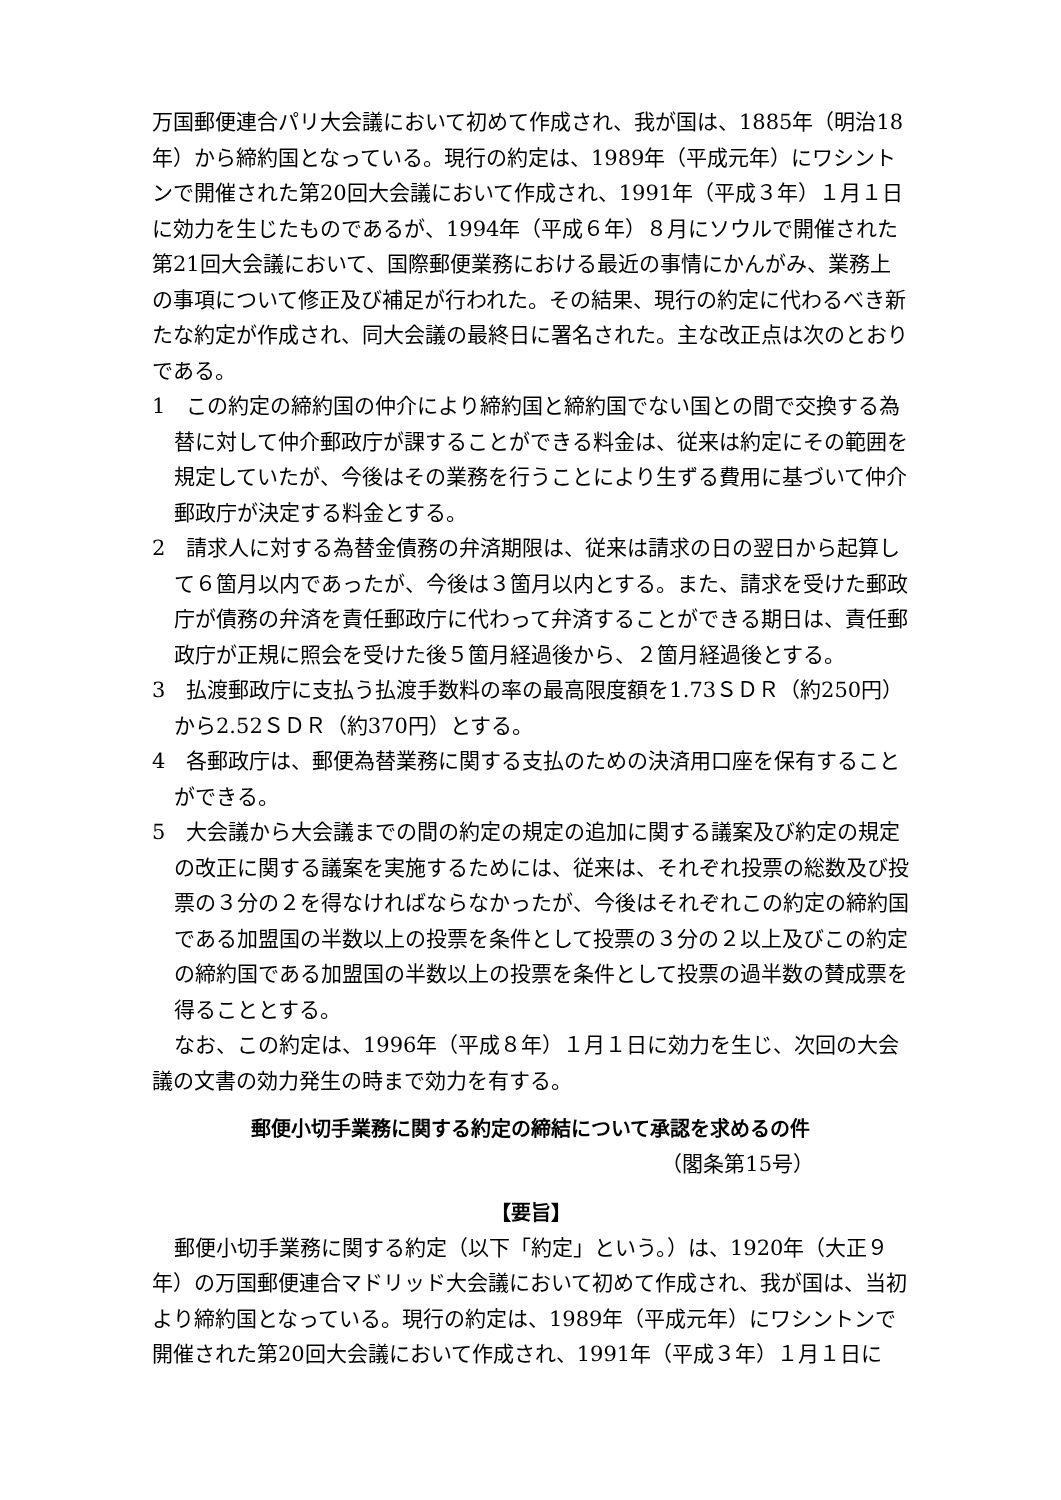万国郵便連合パリ大会議において初めて作成され、我が国は、1885年（明治18年）から締約国となっている。現行の約定は、1989年（平成元年）にワシントンで開催された第20回大会議において作成され、1991年（平成３年）１月１日に効力を生じたものであるが、1994年（平成６年）８月にソウルで開催された第21回大会議において、国際郵便業務における最近の事情にかんがみ、業務上の事項について修正及び補足が行われた。その結果、現行の約定に代わるべき新たな約定が作成され、同大会議の最終日に署名された。主な改正点は次のとおりである。
1　この約定の締約国の仲介により締約国と締約国でない国との間で交換する為替に対して仲介郵政庁が課することができる料金は、従来は約定にその範囲を規定していたが、今後はその業務を行うことにより生ずる費用に基づいて仲介郵政庁が決定する料金とする。
2　請求人に対する為替金債務の弁済期限は、従来は請求の日の翌日から起算して６箇月以内であったが、今後は３箇月以内とする。また、請求を受けた郵政庁が債務の弁済を責任郵政庁に代わって弁済することができる期日は、責任郵政庁が正規に照会を受けた後５箇月経過後から、２箇月経過後とする。
3　払渡郵政庁に支払う払渡手数料の率の最高限度額を1.73ＳＤＲ（約250円）から2.52ＳＤＲ（約370円）とする。
4　各郵政庁は、郵便為替業務に関する支払のための決済用口座を保有することができる。
5　大会議から大会議までの間の約定の規定の追加に関する議案及び約定の規定の改正に関する議案を実施するためには、従来は、それぞれ投票の総数及び投票の３分の２を得なければならなかったが、今後はそれぞれこの約定の締約国である加盟国の半数以上の投票を条件として投票の３分の２以上及びこの約定の締約国である加盟国の半数以上の投票を条件として投票の過半数の賛成票を得ることとする。
なお、この約定は、1996年（平成８年）１月１日に効力を生じ、次回の大会議の文書の効力発生の時まで効力を有する。
郵便小切手業務に関する約定の締結について承認を求めるの件
（閣条第15号）
【要旨】
郵便小切手業務に関する約定（以下「約定」という。）は、1920年（大正９年）の万国郵便連合マドリッド大会議において初めて作成され、我が国は、当初より締約国となっている。現行の約定は、1989年（平成元年）にワシントンで開催された第20回大会議において作成され、1991年（平成３年）１月１日に